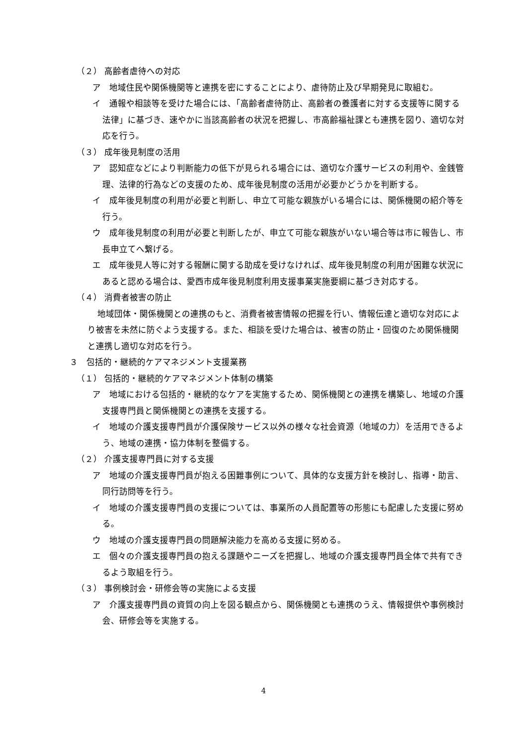（２） 高齢者虐待への対応
ア　地域住民や関係機関等と連携を密にすることにより、虐待防止及び早期発見に取組む。
イ　通報や相談等を受けた場合には、「高齢者虐待防止、高齢者の養護者に対する支援等に関する法律」に基づき、速やかに当該高齢者の状況を把握し、市高齢福祉課とも連携を図り、適切な対応を行う。
（３） 成年後見制度の活用
ア　認知症などにより判断能力の低下が見られる場合には、適切な介護サービスの利用や、金銭管理、法律的行為などの支援のため、成年後見制度の活用が必要かどうかを判断する。
イ　成年後見制度の利用が必要と判断し、申立て可能な親族がいる場合には、関係機関の紹介等を行う。
ウ　成年後見制度の利用が必要と判断したが、申立て可能な親族がいない場合等は市に報告し、市長申立てへ繋げる。
エ　成年後見人等に対する報酬に関する助成を受けなければ、成年後見制度の利用が困難な状況にあると認める場合は、愛西市成年後見制度利用支援事業実施要綱に基づき対応する。
（４） 消費者被害の防止
地域団体・関係機関との連携のもと、消費者被害情報の把握を行い、情報伝達と適切な対応により被害を未然に防ぐよう支援する。また、相談を受けた場合は、被害の防止・回復のため関係機関と連携し適切な対応を行う。
３　包括的・継続的ケアマネジメント支援業務
（１） 包括的・継続的ケアマネジメント体制の構築
ア　地域における包括的・継続的なケアを実施するため、関係機関との連携を構築し、地域の介護支援専門員と関係機関との連携を支援する。
イ　地域の介護支援専門員が介護保険サービス以外の様々な社会資源（地域の力）を活用できるよう、地域の連携・協力体制を整備する。
（２） 介護支援専門員に対する支援
ア　地域の介護支援専門員が抱える困難事例について、具体的な支援方針を検討し、指導・助言、同行訪問等を行う。
イ　地域の介護支援専門員の支援については、事業所の人員配置等の形態にも配慮した支援に努める。
ウ　地域の介護支援専門員の問題解決能力を高める支援に努める。
エ　個々の介護支援専門員の抱える課題やニーズを把握し、地域の介護支援専門員全体で共有できるよう取組を行う。
（３） 事例検討会・研修会等の実施による支援
ア　介護支援専門員の資質の向上を図る観点から、関係機関とも連携のうえ、情報提供や事例検討会、研修会等を実施する。
4